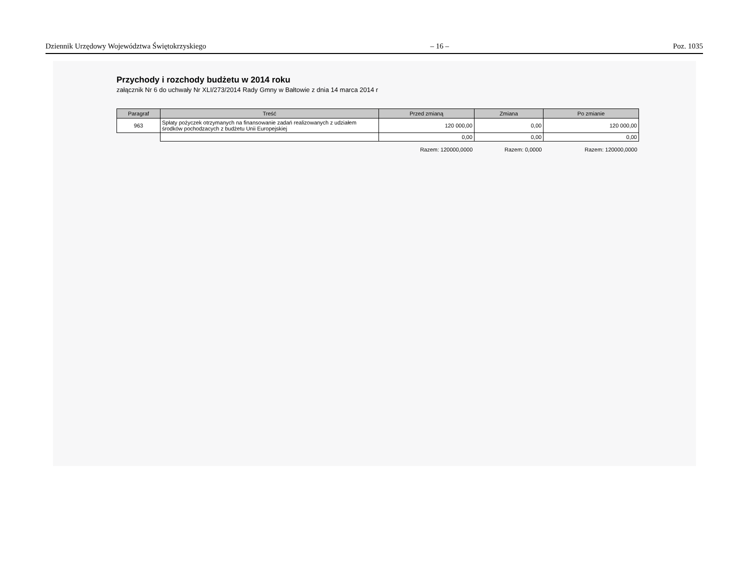Dziennik Urzędowy Województwa Świętokrzyskiego – 16 – Poz. 1035
Przychody i rozchody budżetu w 2014 roku
załącznik Nr 6 do uchwały Nr XLI/273/2014 Rady Gmny w Bałtowie z dnia 14 marca 2014 r
| Paragraf | Treść | Przed zmianą | Zmiana | Po zmianie |
| --- | --- | --- | --- | --- |
| 963 | Spłaty pożyczek otrzymanych na finansowanie zadań realizowanych z udziałem środków pochodzacych z budżetu Unii Europejskiej | 120 000,00 | 0,00 | 120 000,00 |
| | | 0,00 | 0,00 | 0,00 |
| | | Razem: 120000,0000 | Razem: 0,0000 | Razem: 120000,0000 |